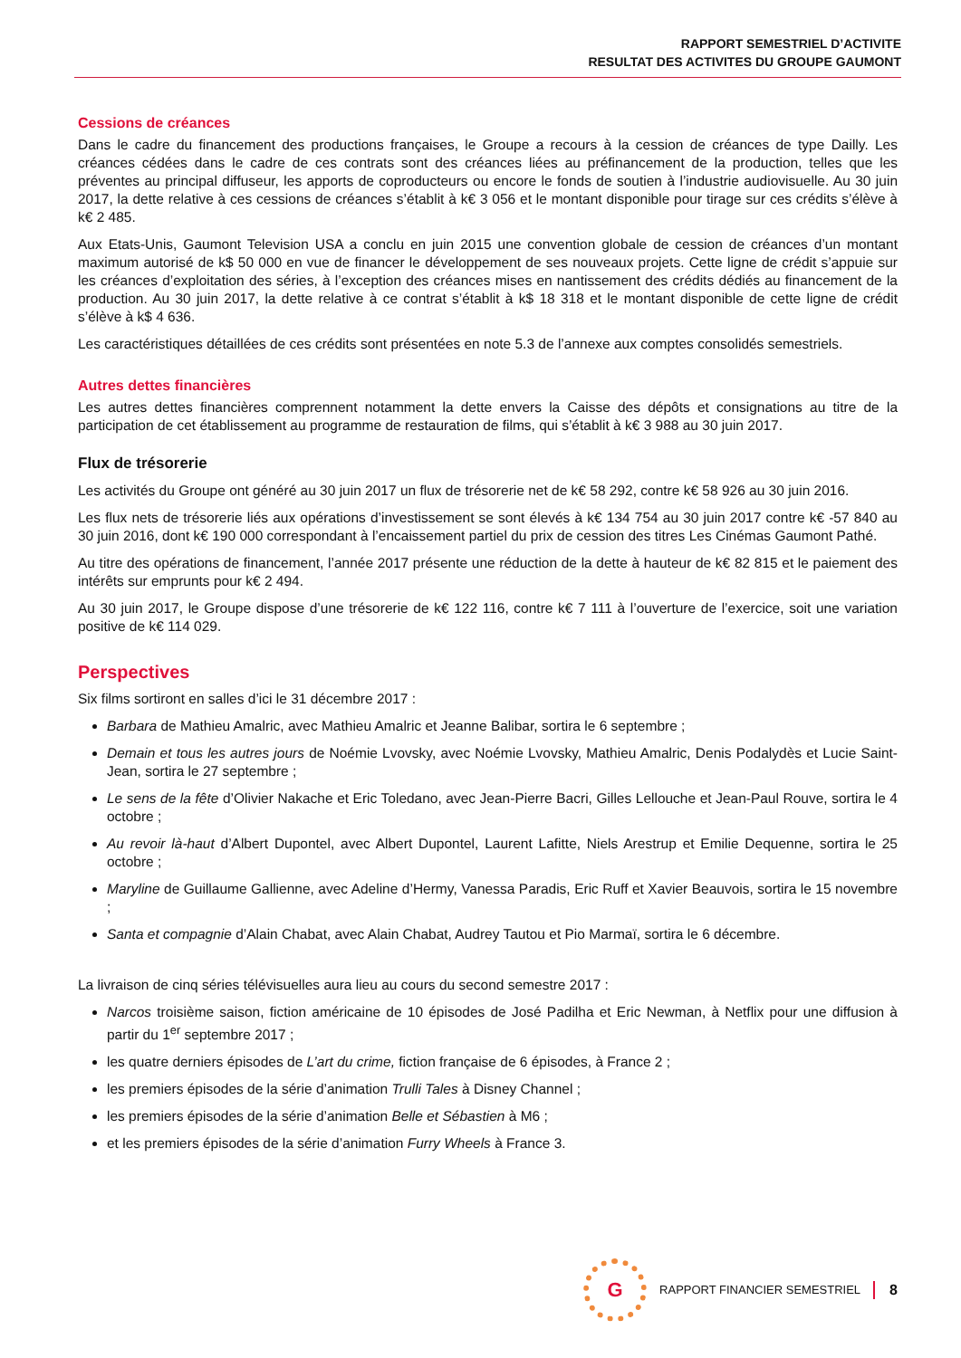RAPPORT SEMESTRIEL D’ACTIVITE
RESULTAT DES ACTIVITES DU GROUPE GAUMONT
Cessions de créances
Dans le cadre du financement des productions françaises, le Groupe a recours à la cession de créances de type Dailly. Les créances cédées dans le cadre de ces contrats sont des créances liées au préfinancement de la production, telles que les préventes au principal diffuseur, les apports de coproducteurs ou encore le fonds de soutien à l’industrie audiovisuelle. Au 30 juin 2017, la dette relative à ces cessions de créances s’établit à k€ 3 056 et le montant disponible pour tirage sur ces crédits s’élève à k€ 2 485.
Aux Etats-Unis, Gaumont Television USA a conclu en juin 2015 une convention globale de cession de créances d’un montant maximum autorisé de k$ 50 000 en vue de financer le développement de ses nouveaux projets. Cette ligne de crédit s’appuie sur les créances d’exploitation des séries, à l’exception des créances mises en nantissement des crédits dédiés au financement de la production. Au 30 juin 2017, la dette relative à ce contrat s’établit à k$ 18 318 et le montant disponible de cette ligne de crédit s’élève à k$ 4 636.
Les caractéristiques détaillées de ces crédits sont présentées en note 5.3 de l’annexe aux comptes consolidés semestriels.
Autres dettes financières
Les autres dettes financières comprennent notamment la dette envers la Caisse des dépôts et consignations au titre de la participation de cet établissement au programme de restauration de films, qui s’établit à k€ 3 988 au 30 juin 2017.
Flux de trésorerie
Les activités du Groupe ont généré au 30 juin 2017 un flux de trésorerie net de k€ 58 292, contre k€ 58 926 au 30 juin 2016.
Les flux nets de trésorerie liés aux opérations d’investissement se sont élevés à k€ 134 754 au 30 juin 2017 contre k€ -57 840 au 30 juin 2016, dont k€ 190 000 correspondant à l’encaissement partiel du prix de cession des titres Les Cinémas Gaumont Pathé.
Au titre des opérations de financement, l’année 2017 présente une réduction de la dette à hauteur de k€ 82 815 et le paiement des intérêts sur emprunts pour k€ 2 494.
Au 30 juin 2017, le Groupe dispose d’une trésorerie de k€ 122 116, contre k€ 7 111 à l’ouverture de l’exercice, soit une variation positive de k€ 114 029.
Perspectives
Six films sortiront en salles d’ici le 31 décembre 2017 :
Barbara de Mathieu Amalric, avec Mathieu Amalric et Jeanne Balibar, sortira le 6 septembre ;
Demain et tous les autres jours de Noémie Lvovsky, avec Noémie Lvovsky, Mathieu Amalric, Denis Podalydès et Lucie Saint-Jean, sortira le 27 septembre ;
Le sens de la fête d’Olivier Nakache et Eric Toledano, avec Jean-Pierre Bacri, Gilles Lellouche et Jean-Paul Rouve, sortira le 4 octobre ;
Au revoir là-haut d’Albert Dupontel, avec Albert Dupontel, Laurent Lafitte, Niels Arestrup et Emilie Dequenne, sortira le 25 octobre ;
Maryline de Guillaume Gallienne, avec Adeline d’Hermy, Vanessa Paradis, Eric Ruff et Xavier Beauvois, sortira le 15 novembre ;
Santa et compagnie d’Alain Chabat, avec Alain Chabat, Audrey Tautou et Pio Marmaï, sortira le 6 décembre.
La livraison de cinq séries télévisuelles aura lieu au cours du second semestre 2017 :
Narcos troisième saison, fiction américaine de 10 épisodes de José Padilha et Eric Newman, à Netflix pour une diffusion à partir du 1<sup>er</sup> septembre 2017 ;
les quatre derniers épisodes de L’art du crime, fiction française de 6 épisodes, à France 2 ;
les premiers épisodes de la série d’animation Trulli Tales à Disney Channel ;
les premiers épisodes de la série d’animation Belle et Sébastien à M6 ;
et les premiers épisodes de la série d’animation Furry Wheels à France 3.
G
RAPPORT FINANCIER SEMESTRIEL 8